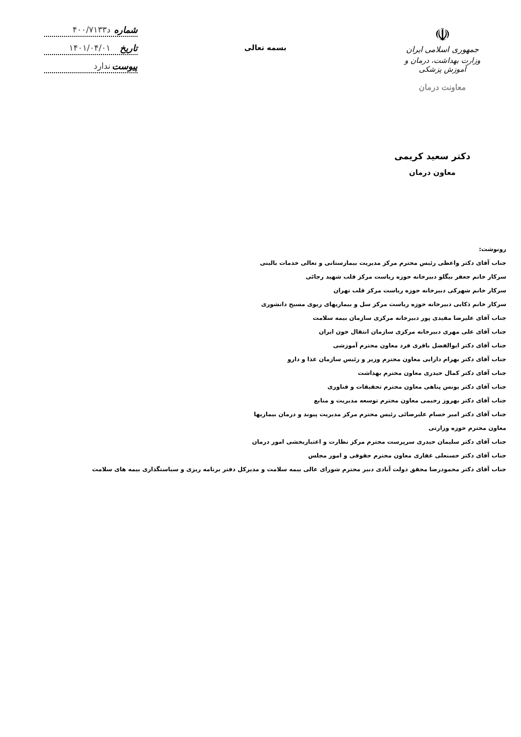☫
جمهوری اسلامی ایران
وزارت بهداشت، درمان و آموزش پزشکی
معاونت درمان
بسمه تعالی
شماره د۴۰۰/۷۱۳۳
تاریخ ۱۴۰۱/۰۴/۰۱
پیوست ندارد
دکتر سعید کریمی
معاون درمان
رونوشت:
جناب آقای دکتر واعظی رئیس محترم مرکز مدیریت بیمارستانی و تعالی خدمات بالینی
سرکار خانم جعفر بیگلو دبیرخانه حوزه ریاست مرکز قلب شهید رجائی
سرکار خانم شهرکی دبیرخانه حوزه ریاست مرکز قلب تهران
سرکار خانم ذکایی دبیرخانه حوزه ریاست مرکز سل و بیماریهای ریوی مسیح دانشوری
جناب آقای علیرضا مفیدی پور دبیرخانه مرکزی سازمان بیمه سلامت
جناب آقای علی مهری دبیرخانه مرکزی سازمان انتقال خون ایران
جناب آقای دکتر ابوالفضل باقری فرد معاون محترم آموزشی
جناب آقای دکتر بهرام دارایی معاون محترم وزیر و رئیس سازمان غذا و دارو
جناب آقای دکتر کمال حیدری معاون محترم بهداشت
جناب آقای دکتر یونس پناهی معاون محترم تحقیقات و فناوری
جناب آقای دکتر بهروز رحیمی معاون محترم توسعه مدیریت و منابع
جناب آقای دکتر امیر حسام علیرضائی رئیس محترم مرکز مدیریت پیوند و درمان بیماریها
معاون محترم حوزه وزارتی
جناب آقای دکتر سلیمان حیدری سرپرست محترم مرکز نظارت و اعتباربخشی امور درمان
جناب آقای دکتر حسنعلی غفاری معاون محترم حقوقی و امور مجلس
جناب آقای دکتر محمودرضا محقق دولت آبادی دبیر محترم شورای عالی بیمه سلامت و مدیرکل دفتر برنامه ریزی و سیاستگذاری بیمه های سلامت